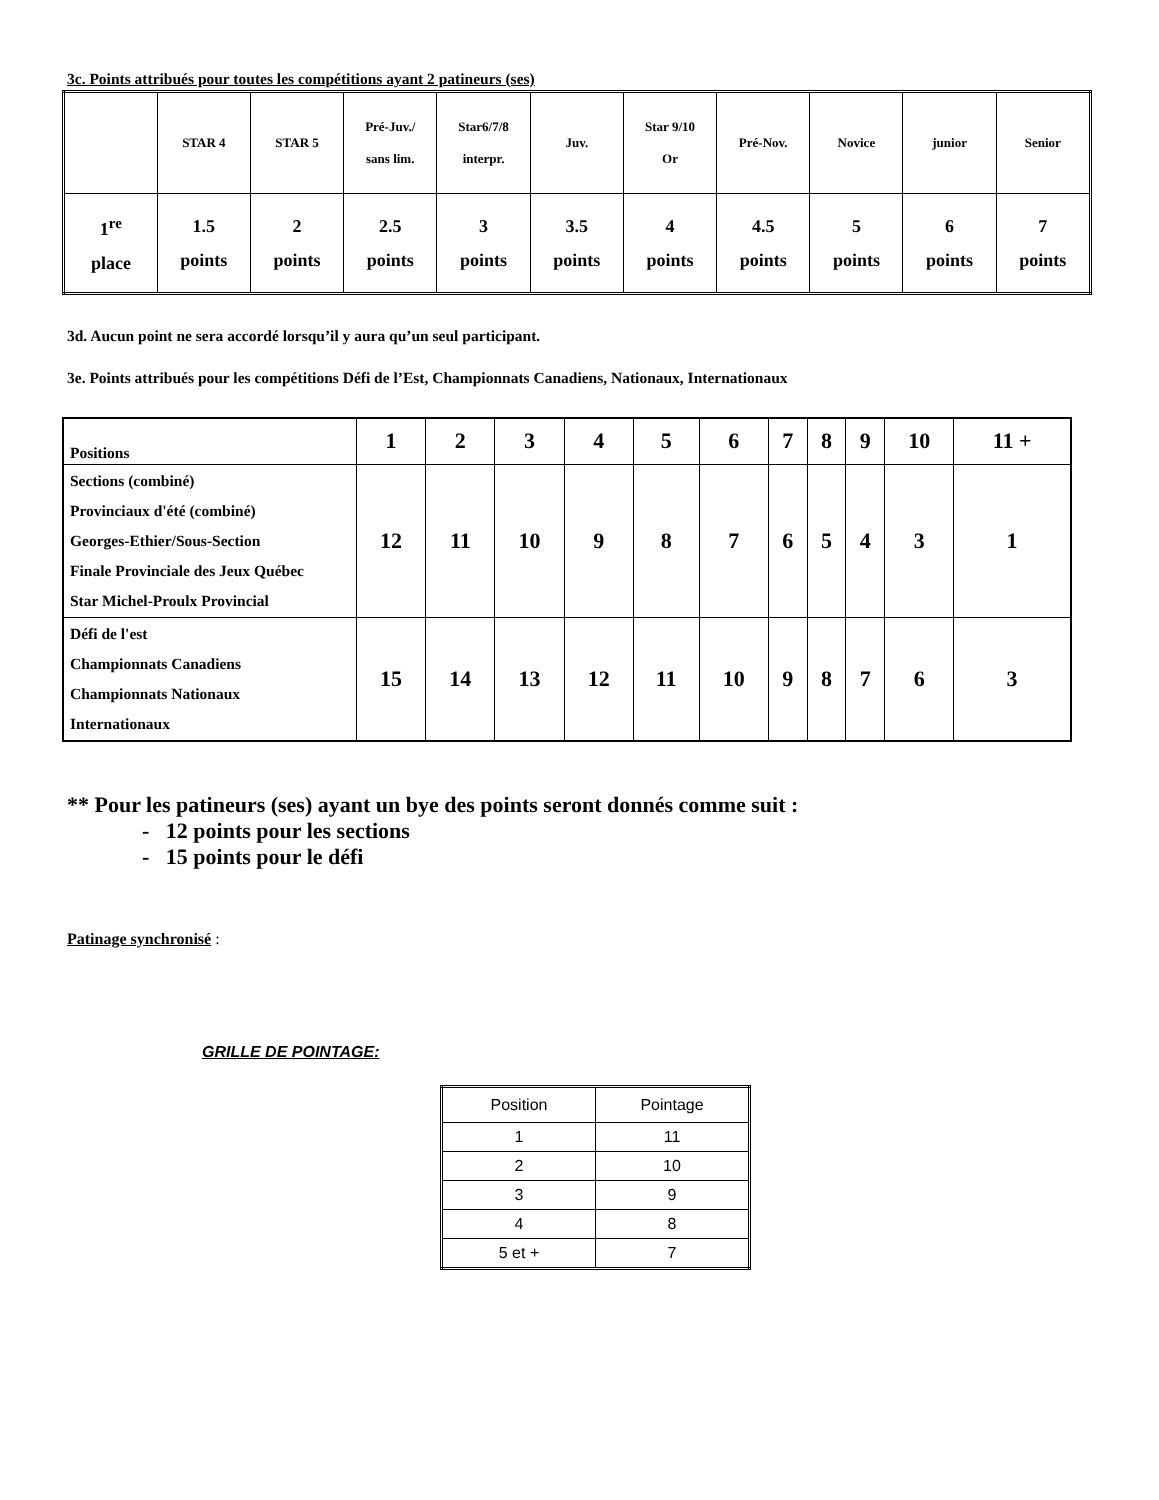3c. Points attribués pour toutes les compétitions ayant 2 patineurs (ses)
| | STAR 4 | STAR 5 | Pré-Juv./ sans lim. | Star6/7/8 interpr. | Juv. | Star 9/10 Or | Pré-Nov. | Novice | junior | Senior |
| 1<sup>re</sup> place | 1.5 points | 2 points | 2.5 points | 3 points | 3.5 points | 4 points | 4.5 points | 5 points | 6 points | 7 points |
3d. Aucun point ne sera accordé lorsqu’il y aura qu’un seul participant.
3e. Points attribués pour les compétitions Défi de l’Est, Championnats Canadiens, Nationaux, Internationaux
| Positions | 1 | 2 | 3 | 4 | 5 | 6 | 7 | 8 | 9 | 10 | 11 + |
| Sections (combiné) Provinciaux d'été (combiné) Georges-Ethier/Sous-Section Finale Provinciale des Jeux Québec Star Michel-Proulx Provincial | 12 | 11 | 10 | 9 | 8 | 7 | 6 | 5 | 4 | 3 | 1 |
| Défi de l'est Championnats Canadiens Championnats Nationaux Internationaux | 15 | 14 | 13 | 12 | 11 | 10 | 9 | 8 | 7 | 6 | 3 |
** Pour les patineurs (ses) ayant un bye des points seront donnés comme suit :
- 12 points pour les sections
- 15 points pour le défi
Patinage synchronisé :
GRILLE DE POINTAGE:
| Position | Pointage |
| 1 | 11 |
| 2 | 10 |
| 3 | 9 |
| 4 | 8 |
| 5 et + | 7 |